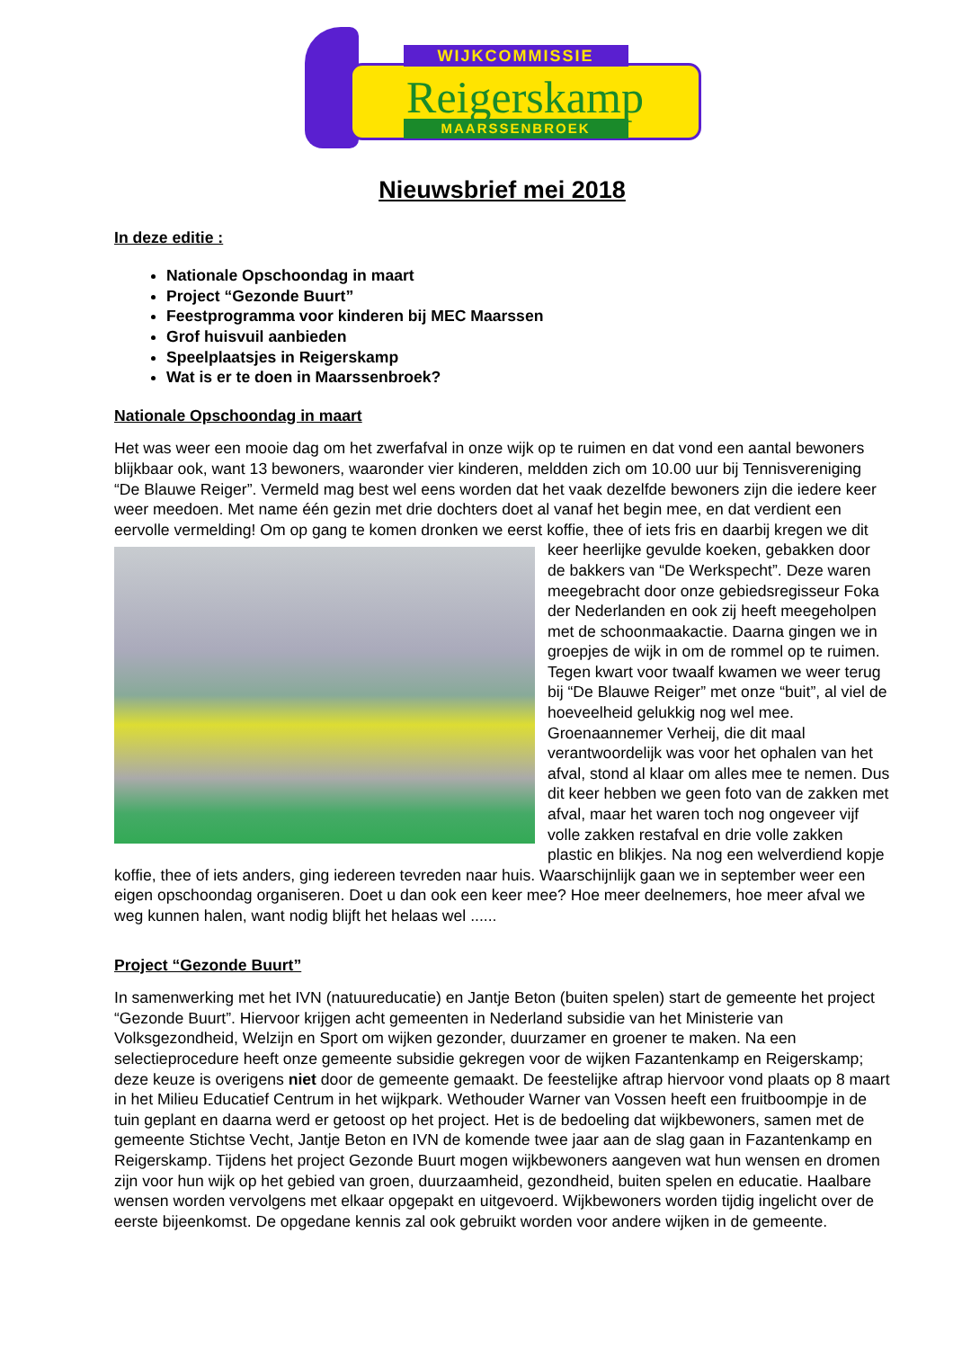Reigerskamp
WIJKCOMMISSIE
MAARSSENBROEK
Nieuwsbrief mei 2018
In deze editie :
Nationale Opschoondag in maart
Project “Gezonde Buurt”
Feestprogramma voor kinderen bij MEC Maarssen
Grof huisvuil aanbieden
Speelplaatsjes in Reigerskamp
Wat is er te doen in Maarssenbroek?
Nationale Opschoondag in maart
Het was weer een mooie dag om het zwerfafval in onze wijk op te ruimen en dat vond een aantal bewoners blijkbaar ook, want 13 bewoners, waaronder vier kinderen, meldden zich om 10.00 uur bij Tennisvereniging “De Blauwe Reiger”. Vermeld mag best wel eens worden dat het vaak dezelfde bewoners zijn die iedere keer weer meedoen. Met name één gezin met drie dochters doet al vanaf het begin mee, en dat verdient een eervolle vermelding! Om op gang te komen dronken we eerst koffie, thee of iets fris en daarbij kregen we dit keer heerlijke gevulde koeken, gebakken door de bakkers van “De Werkspecht”. Deze waren meegebracht door onze gebiedsregisseur Foka der Nederlanden en ook zij heeft meegeholpen met de schoonmaakactie. Daarna gingen we in groepjes de wijk in om de rommel op te ruimen. Tegen kwart voor twaalf kwamen we weer terug bij “De Blauwe Reiger” met onze “buit”, al viel de hoeveelheid gelukkig nog wel mee. Groenaannemer Verheij, die dit maal verantwoordelijk was voor het ophalen van het afval, stond al klaar om alles mee te nemen. Dus dit keer hebben we geen foto van de zakken met afval, maar het waren toch nog ongeveer vijf volle zakken restafval en drie volle zakken plastic en blikjes. Na nog een welverdiend kopje koffie, thee of iets anders, ging iedereen tevreden naar huis. Waarschijnlijk gaan we in september weer een eigen opschoondag organiseren. Doet u dan ook een keer mee? Hoe meer deelnemers, hoe meer afval we weg kunnen halen, want nodig blijft het helaas wel ......
Project “Gezonde Buurt”
In samenwerking met het IVN (natuureducatie) en Jantje Beton (buiten spelen) start de gemeente het project “Gezonde Buurt”. Hiervoor krijgen acht gemeenten in Nederland subsidie van het Ministerie van Volksgezondheid, Welzijn en Sport om wijken gezonder, duurzamer en groener te maken. Na een selectieprocedure heeft onze gemeente subsidie gekregen voor de wijken Fazantenkamp en Reigerskamp; deze keuze is overigens niet door de gemeente gemaakt. De feestelijke aftrap hiervoor vond plaats op 8 maart in het Milieu Educatief Centrum in het wijkpark. Wethouder Warner van Vossen heeft een fruitboompje in de tuin geplant en daarna werd er getoost op het project. Het is de bedoeling dat wijkbewoners, samen met de gemeente Stichtse Vecht, Jantje Beton en IVN de komende twee jaar aan de slag gaan in Fazantenkamp en Reigerskamp. Tijdens het project Gezonde Buurt mogen wijkbewoners aangeven wat hun wensen en dromen zijn voor hun wijk op het gebied van groen, duurzaamheid, gezondheid, buiten spelen en educatie. Haalbare wensen worden vervolgens met elkaar opgepakt en uitgevoerd. Wijkbewoners worden tijdig ingelicht over de eerste bijeenkomst. De opgedane kennis zal ook gebruikt worden voor andere wijken in de gemeente.